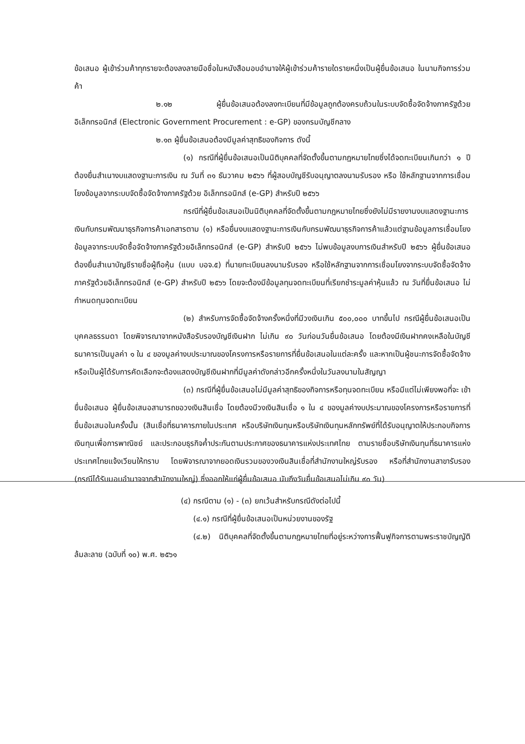ข้อเสนอ ผู้เข้าร่วมค้าทุกรายจะต้องลงลายมือชื่อในหนังสือมอบอำนาจให้ผู้เข้าร่วมค้ารายใดรายหนึ่งเป็นผู้ยื่นข้อเสนอ ในนามกิจการร่วมค้า
๒.๑๒ ผู้ยื่นข้อเสนอต้องลงทะเบียนที่มีข้อมูลถูกต้องครบถ้วนในระบบจัดซื้อจัดจ้างภาครัฐด้วย อิเล็กทรอนิกส์ (Electronic Government Procurement : e-GP) ของกรมบัญชีกลาง
๒.๑๓ ผู้ยื่นข้อเสนอต้องมีมูลค่าสุทธิของกิจการ ดังนี้
(๑) กรณีที่ผู้ยื่นข้อเสนอเป็นนิติบุคคลที่จัดตั้งขึ้นตามกฎหมายไทยซึ่งได้จดทะเบียนเกินกว่า ๑ ปี ต้องยื่นสำเนางบแสดงฐานะการเงิน ณ วันที่ ๓๑ ธันวาคม ๒๕๖๖ ที่ผู้สอบบัญชีรับอนุญาตลงนามรับรอง หรือ ใช้หลักฐานจากการเชื่อมโยงข้อมูลจากระบบจัดซื้อจัดจ้างภาครัฐด้วย อิเล็กทรอนิกส์ (e-GP) สำหรับปี ๒๕๖๖
กรณีที่ผู้ยื่นข้อเสนอเป็นนิติบุคคลที่จัดตั้งขึ้นตามกฎหมายไทยซึ่งยังไม่มีรายงานงบแสดงฐานะการเงินกับกรมพัฒนาธุรกิจการค้าเอกสารตาม (๑) หรือยื่นงบแสดงฐานะการเงินกับกรมพัฒนาธุรกิจการค้าแล้วแต่ฐานข้อมูลการเชื่อมโยงข้อมูลจากระบบจัดซื้อจัดจ้างภาครัฐด้วยอิเล็กทรอนิกส์ (e-GP) สำหรับปี ๒๕๖๖ ไม่พบข้อมูลงบการเงินสำหรับปี ๒๕๖๖ ผู้ยื่นข้อเสนอต้องยื่นสำเนาบัญชีรายชื่อผู้ถือหุ้น (แบบ บอจ.๕) ที่นายทะเบียนลงนามรับรอง หรือใช้หลักฐานจากการเชื่อมโยงจากระบบจัดซื้อจัดจ้างภาครัฐด้วยอิเล็กทรอนิกส์ (e-GP) สำหรับปี ๒๕๖๖ โดยจะต้องมีข้อมูลทุนจดทะเบียนที่เรียกชำระมูลค่าหุ้นแล้ว ณ วันที่ยื่นข้อเสนอ ไม่กำหนดทุนจดทะเบียน
(๒) สำหรับการจัดซื้อจัดจ้างครั้งหนึ่งที่มีวงเงินเกิน ๕๐๐,๐๐๐ บาทขึ้นไป กรณีผู้ยื่นข้อเสนอเป็นบุคคลธรรมดา โดยพิจารณาจากหนังสือรับรองบัญชีเงินฝาก ไม่เกิน ๙๐ วันก่อนวันยื่นข้อเสนอ โดยต้องมีเงินฝากคงเหลือในบัญชีธนาคารเป็นมูลค่า ๑ ใน ๔ ของมูลค่างบประมาณของโครงการหรือรายการที่ยื่นข้อเสนอในแต่ละครั้ง และหากเป็นผู้ชนะการจัดซื้อจัดจ้างหรือเป็นผู้ได้รับการคัดเลือกจะต้องแสดงบัญชีเงินฝากที่มีมูลค่าดังกล่าวอีกครั้งหนึ่งในวันลงนามในสัญญา
(๓) กรณีที่ผู้ยื่นข้อเสนอไม่มีมูลค่าสุทธิของกิจการหรือทุนจดทะเบียน หรือมีแต่ไม่เพียงพอที่จะ เข้ายื่นข้อเสนอ ผู้ยื่นข้อเสนอสามารถขอวงเงินสินเชื่อ โดยต้องมีวงเงินสินเชื่อ ๑ ใน ๔ ของมูลค่างบประมาณของโครงการหรือรายการที่ยื่นข้อเสนอในครั้งนั้น (สินเชื่อที่ธนาคารภายในประเทศ หรือบริษัทเงินทุนหรือบริษัทเงินทุนหลักทรัพย์ที่ได้รับอนุญาตให้ประกอบกิจการเงินทุนเพื่อการพาณิชย์ และประกอบธุรกิจค้ำประกันตามประกาศของธนาคารแห่งประเทศไทย ตามรายชื่อบริษัทเงินทุนที่ธนาคารแห่งประเทศไทยแจ้งเวียนให้ทราบ โดยพิจารณาจากยอดเงินรวมของวงเงินสินเชื่อที่สำนักงานใหญ่รับรอง หรือที่สำนักงานสาขารับรอง (กรณีได้รับมอบอำนาจจากสำนักงานใหญ่) ซึ่งออกให้แก่ผู้ยื่นข้อเสนอ นับถึงวันยื่นข้อเสนอไม่เกิน ๙๐ วัน)
(๔) กรณีตาม (๑) - (๓) ยกเว้นสำหรับกรณีดังต่อไปนี้
(๔.๑) กรณีที่ผู้ยื่นข้อเสนอเป็นหน่วยงานของรัฐ
(๔.๒) นิติบุคคลที่จัดตั้งขึ้นตามกฎหมายไทยที่อยู่ระหว่างการฟื้นฟูกิจการตามพระราชบัญญัติล้มละลาย (ฉบับที่ ๑๐) พ.ศ. ๒๕๖๑